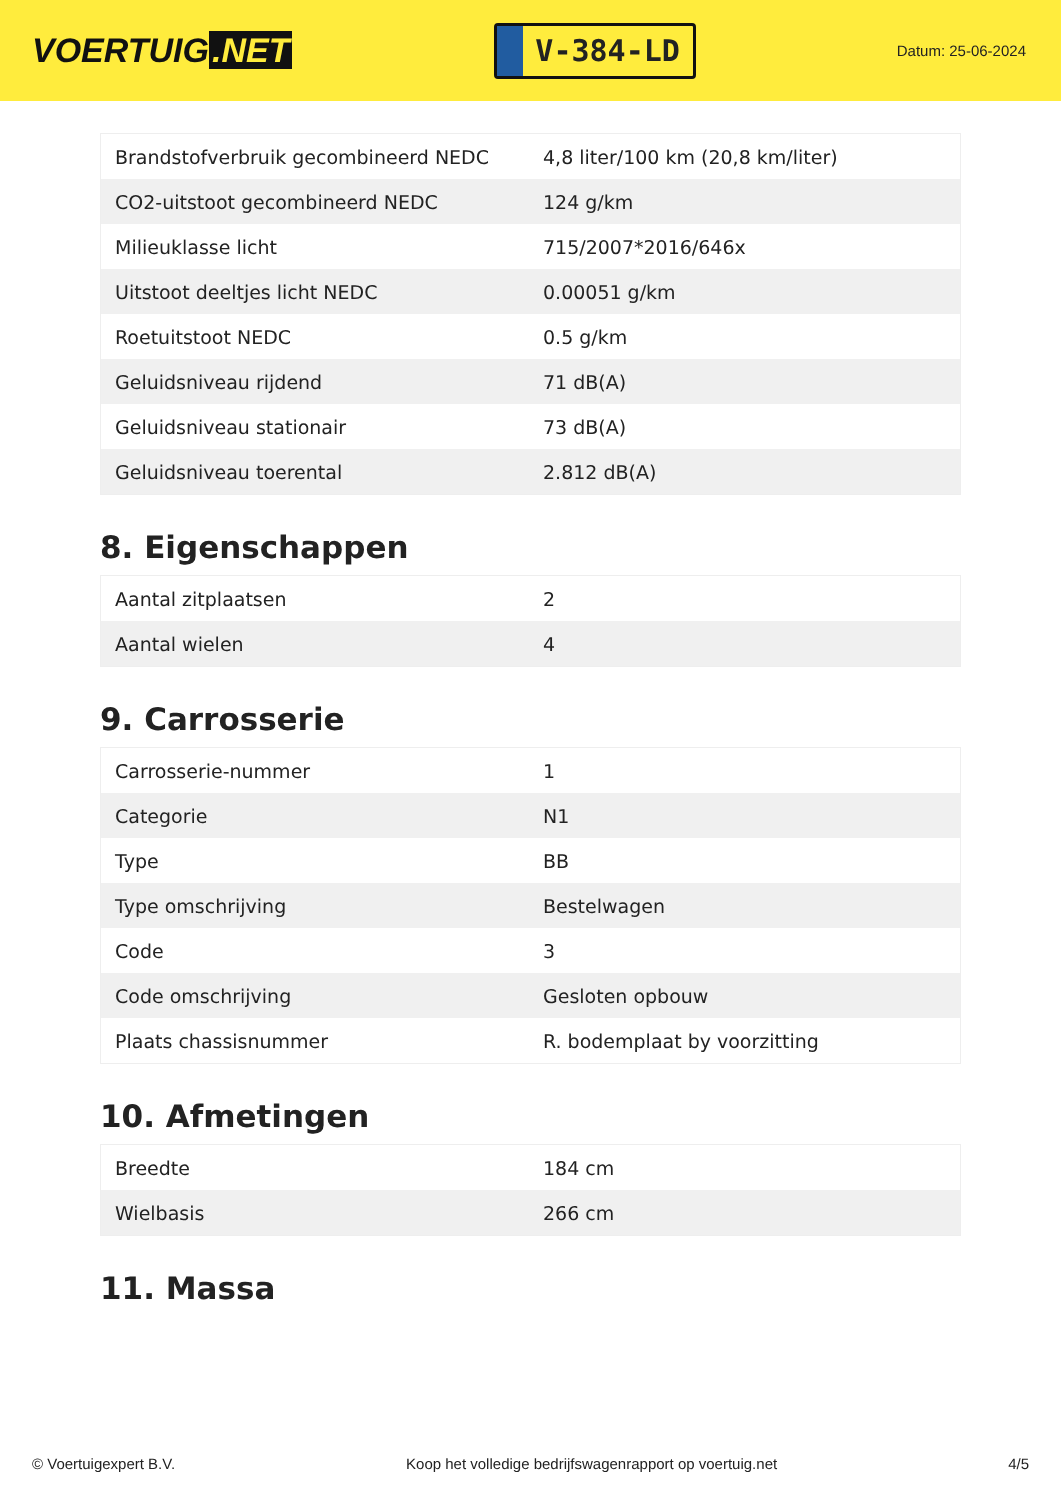VOERTUIG.NET
V-384-LD
Datum: 25-06-2024
| Brandstofverbruik gecombineerd NEDC | 4,8 liter/100 km (20,8 km/liter) |
| CO2-uitstoot gecombineerd NEDC | 124 g/km |
| Milieuklasse licht | 715/2007*2016/646x |
| Uitstoot deeltjes licht NEDC | 0.00051 g/km |
| Roetuitstoot NEDC | 0.5 g/km |
| Geluidsniveau rijdend | 71 dB(A) |
| Geluidsniveau stationair | 73 dB(A) |
| Geluidsniveau toerental | 2.812 dB(A) |
8. Eigenschappen
| Aantal zitplaatsen | 2 |
| Aantal wielen | 4 |
9. Carrosserie
| Carrosserie-nummer | 1 |
| Categorie | N1 |
| Type | BB |
| Type omschrijving | Bestelwagen |
| Code | 3 |
| Code omschrijving | Gesloten opbouw |
| Plaats chassisnummer | R. bodemplaat by voorzitting |
10. Afmetingen
| Breedte | 184 cm |
| Wielbasis | 266 cm |
11. Massa
© Voertuigexpert B.V. Koop het volledige bedrijfswagenrapport op voertuig.net 4/5